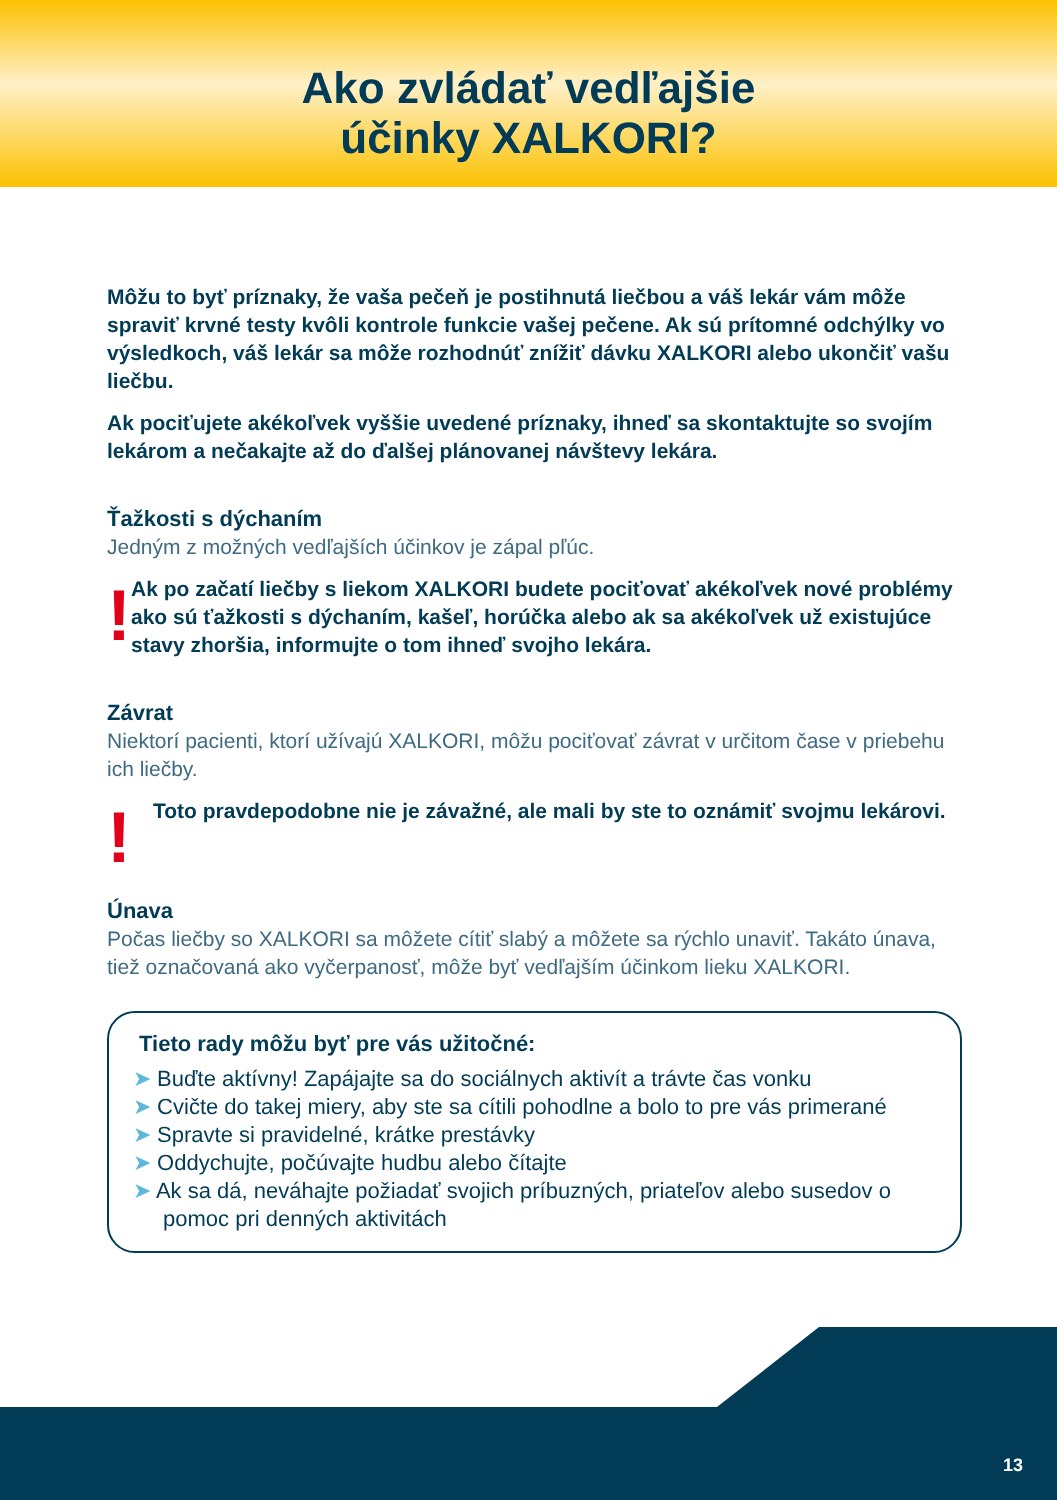Ako zvládať vedľajšie
účinky XALKORI?
Môžu to byť príznaky, že vaša pečeň je postihnutá liečbou a váš lekár vám môže spraviť krvné testy kvôli kontrole funkcie vašej pečene. Ak sú prítomné odchýlky vo výsledkoch, váš lekár sa môže rozhodnúť znížiť dávku XALKORI alebo ukončiť vašu liečbu.
Ak pociťujete akékoľvek vyššie uvedené príznaky, ihneď sa skontaktujte so svojím lekárom a nečakajte až do ďalšej plánovanej návštevy lekára.
Ťažkosti s dýchaním
Jedným z možných vedľajších účinkov je zápal pľúc.
!
Ak po začatí liečby s liekom XALKORI budete pociťovať akékoľvek nové problémy ako sú ťažkosti s dýchaním, kašeľ, horúčka alebo ak sa akékoľvek už existujúce stavy zhoršia, informujte o tom ihneď svojho lekára.
Závrat
Niektorí pacienti, ktorí užívajú XALKORI, môžu pociťovať závrat v určitom čase v priebehu ich liečby.
!
Toto pravdepodobne nie je závažné, ale mali by ste to oznámiť svojmu lekárovi.
Únava
Počas liečby so XALKORI sa môžete cítiť slabý a môžete sa rýchlo unaviť. Takáto únava, tiež označovaná ako vyčerpanosť, môže byť vedľajším účinkom lieku XALKORI.
Tieto rady môžu byť pre vás užitočné:
➤ Buďte aktívny! Zapájajte sa do sociálnych aktivít a trávte čas vonku
➤ Cvičte do takej miery, aby ste sa cítili pohodlne a bolo to pre vás primerané
➤ Spravte si pravidelné, krátke prestávky
➤ Oddychujte, počúvajte hudbu alebo čítajte
➤ Ak sa dá, neváhajte požiadať svojich príbuzných, priateľov alebo susedov o pomoc pri denných aktivitách
13